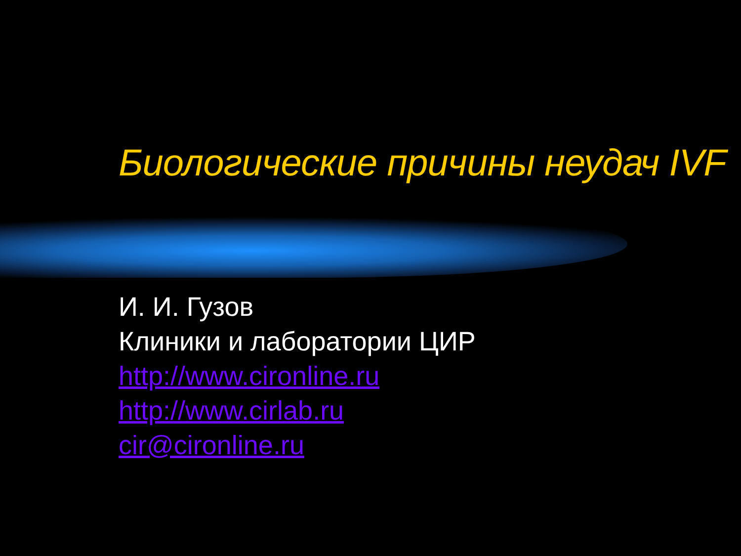Биологические причины неудач IVF
И. И. Гузов
Клиники и лаборатории ЦИР
http://www.cironline.ru
http://www.cirlab.ru
cir@cironline.ru